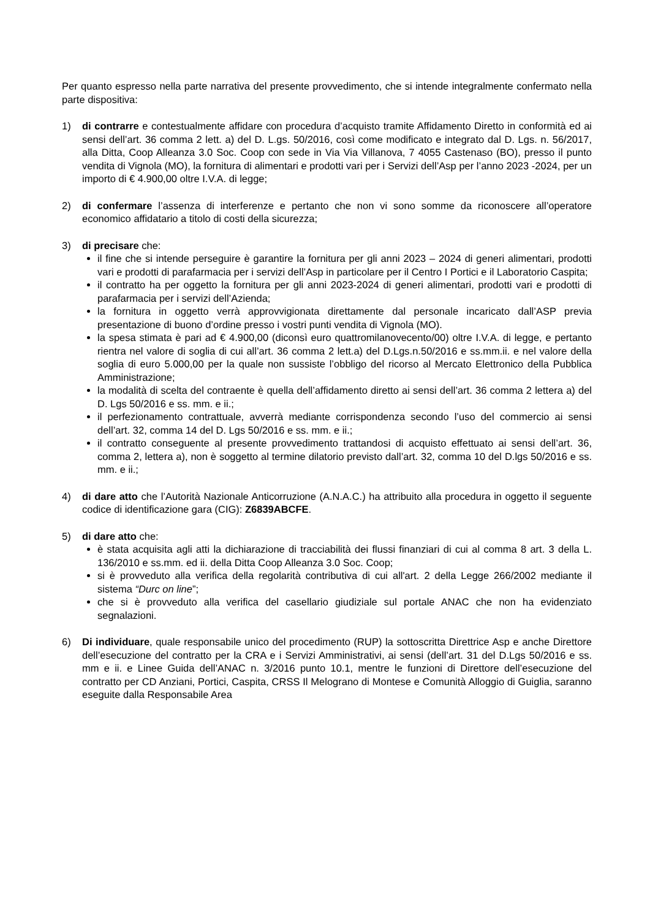Per quanto espresso nella parte narrativa del presente provvedimento, che si intende integralmente confermato nella parte dispositiva:
1) di contrarre e contestualmente affidare con procedura d’acquisto tramite Affidamento Diretto in conformità ed ai sensi dell’art. 36 comma 2 lett. a) del D. L.gs. 50/2016, così come modificato e integrato dal D. Lgs. n. 56/2017, alla Ditta, Coop Alleanza 3.0 Soc. Coop con sede in Via Via Villanova, 7 4055 Castenaso (BO), presso il punto vendita di Vignola (MO), la fornitura di alimentari e prodotti vari per i Servizi dell’Asp per l’anno 2023 -2024, per un importo di € 4.900,00 oltre I.V.A. di legge;
2) di confermare l’assenza di interferenze e pertanto che non vi sono somme da riconoscere all’operatore economico affidatario a titolo di costi della sicurezza;
3) di precisare che:
il fine che si intende perseguire è garantire la fornitura per gli anni 2023 – 2024 di generi alimentari, prodotti vari e prodotti di parafarmacia per i servizi dell’Asp in particolare per il Centro I Portici e il Laboratorio Caspita;
il contratto ha per oggetto la fornitura per gli anni 2023-2024 di generi alimentari, prodotti vari e prodotti di parafarmacia per i servizi dell’Azienda;
la fornitura in oggetto verrà approvvigionata direttamente dal personale incaricato dall’ASP previa presentazione di buono d’ordine presso i vostri punti vendita di Vignola (MO).
la spesa stimata è pari ad € 4.900,00 (diconsì euro quattromilanovecento/00) oltre I.V.A. di legge, e pertanto rientra nel valore di soglia di cui all’art. 36 comma 2 lett.a) del D.Lgs.n.50/2016 e ss.mm.ii. e nel valore della soglia di euro 5.000,00 per la quale non sussiste l’obbligo del ricorso al Mercato Elettronico della Pubblica Amministrazione;
la modalità di scelta del contraente è quella dell’affidamento diretto ai sensi dell’art. 36 comma 2 lettera a) del D. Lgs 50/2016 e ss. mm. e ii.;
il perfezionamento contrattuale, avverrà mediante corrispondenza secondo l’uso del commercio ai sensi dell’art. 32, comma 14 del D. Lgs 50/2016 e ss. mm. e ii.;
il contratto conseguente al presente provvedimento trattandosi di acquisto effettuato ai sensi dell’art. 36, comma 2, lettera a), non è soggetto al termine dilatorio previsto dall’art. 32, comma 10 del D.lgs 50/2016 e ss. mm. e ii.;
4) di dare atto che l’Autorità Nazionale Anticorruzione (A.N.A.C.) ha attribuito alla procedura in oggetto il seguente codice di identificazione gara (CIG): Z6839ABCFE.
5) di dare atto che:
è stata acquisita agli atti la dichiarazione di tracciabilità dei flussi finanziari di cui al comma 8 art. 3 della L. 136/2010 e ss.mm. ed ii. della Ditta Coop Alleanza 3.0 Soc. Coop;
si è provveduto alla verifica della regolarità contributiva di cui all'art. 2 della Legge 266/2002 mediante il sistema “Durc on line”;
che si è provveduto alla verifica del casellario giudiziale sul portale ANAC che non ha evidenziato segnalazioni.
6) Di individuare, quale responsabile unico del procedimento (RUP) la sottoscritta Direttrice Asp e anche Direttore dell’esecuzione del contratto per la CRA e i Servizi Amministrativi, ai sensi (dell’art. 31 del D.Lgs 50/2016 e ss. mm e ii. e Linee Guida dell’ANAC n. 3/2016 punto 10.1, mentre le funzioni di Direttore dell’esecuzione del contratto per CD Anziani, Portici, Caspita, CRSS Il Melograno di Montese e Comunità Alloggio di Guiglia, saranno eseguite dalla Responsabile Area